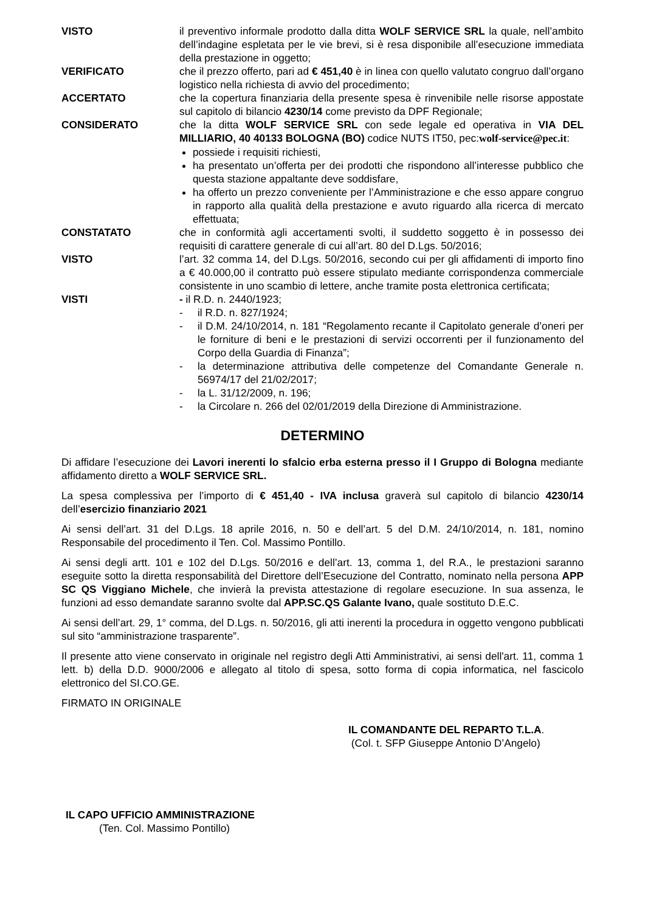VISTO il preventivo informale prodotto dalla ditta WOLF SERVICE SRL la quale, nell’ambito dell’indagine espletata per le vie brevi, si è resa disponibile all’esecuzione immediata della prestazione in oggetto;
VERIFICATO che il prezzo offerto, pari ad € 451,40 è in linea con quello valutato congruo dall’organo logistico nella richiesta di avvio del procedimento;
ACCERTATO che la copertura finanziaria della presente spesa è rinvenibile nelle risorse appostate sul capitolo di bilancio 4230/14 come previsto da DPF Regionale;
CONSIDERATO che la ditta WOLF SERVICE SRL con sede legale ed operativa in VIA DEL MILLIARIO, 40 40133 BOLOGNA (BO) codice NUTS IT50, pec:wolf-service@pec.it:
possiede i requisiti richiesti,
ha presentato un’offerta per dei prodotti che rispondono all’interesse pubblico che questa stazione appaltante deve soddisfare,
ha offerto un prezzo conveniente per l’Amministrazione e che esso appare congruo in rapporto alla qualità della prestazione e avuto riguardo alla ricerca di mercato effettuata;
CONSTATATO che in conformità agli accertamenti svolti, il suddetto soggetto è in possesso dei requisiti di carattere generale di cui all’art. 80 del D.Lgs. 50/2016;
VISTO l’art. 32 comma 14, del D.Lgs. 50/2016, secondo cui per gli affidamenti di importo fino a € 40.000,00 il contratto può essere stipulato mediante corrispondenza commerciale consistente in uno scambio di lettere, anche tramite posta elettronica certificata;
VISTI - il R.D. n. 2440/1923;
- il R.D. n. 827/1924;
- il D.M. 24/10/2014, n. 181 “Regolamento recante il Capitolato generale d’oneri per le forniture di beni e le prestazioni di servizi occorrenti per il funzionamento del Corpo della Guardia di Finanza”;
- la determinazione attributiva delle competenze del Comandante Generale n. 56974/17 del 21/02/2017;
- la L. 31/12/2009, n. 196;
- la Circolare n. 266 del 02/01/2019 della Direzione di Amministrazione.
DETERMINO
Di affidare l’esecuzione dei Lavori inerenti lo sfalcio erba esterna presso il I Gruppo di Bologna mediante affidamento diretto a WOLF SERVICE SRL.
La spesa complessiva per l’importo di € 451,40 - IVA inclusa graverà sul capitolo di bilancio 4230/14 dell’esercizio finanziario 2021
Ai sensi dell’art. 31 del D.Lgs. 18 aprile 2016, n. 50 e dell’art. 5 del D.M. 24/10/2014, n. 181, nomino Responsabile del procedimento il Ten. Col. Massimo Pontillo.
Ai sensi degli artt. 101 e 102 del D.Lgs. 50/2016 e dell’art. 13, comma 1, del R.A., le prestazioni saranno eseguite sotto la diretta responsabilità del Direttore dell’Esecuzione del Contratto, nominato nella persona APP SC QS Viggiano Michele, che invierà la prevista attestazione di regolare esecuzione. In sua assenza, le funzioni ad esso demandate saranno svolte dal APP.SC.QS Galante Ivano, quale sostituto D.E.C.
Ai sensi dell’art. 29, 1° comma, del D.Lgs. n. 50/2016, gli atti inerenti la procedura in oggetto vengono pubblicati sul sito “amministrazione trasparente”.
Il presente atto viene conservato in originale nel registro degli Atti Amministrativi, ai sensi dell'art. 11, comma 1 lett. b) della D.D. 9000/2006 e allegato al titolo di spesa, sotto forma di copia informatica, nel fascicolo elettronico del SI.CO.GE.
FIRMATO IN ORIGINALE
IL COMANDANTE DEL REPARTO T.L.A.
(Col. t. SFP Giuseppe Antonio D’Angelo)
IL CAPO UFFICIO AMMINISTRAZIONE
(Ten. Col. Massimo Pontillo)